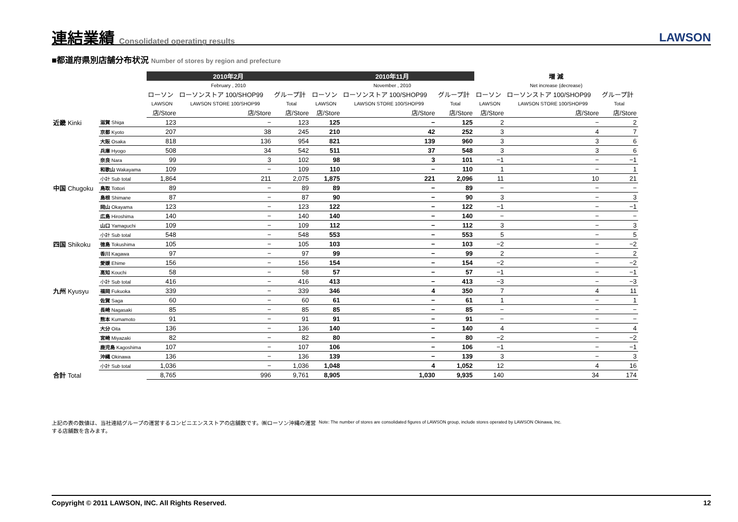連結業績 Consolidated operating results
LAWSON
■都道府県別店舗分布状況 Number of stores by region and prefecture
| | | 2010年2月 | | | 2010年11月 | | | 増 減 | | |
| --- | --- | --- | --- | --- | --- | --- | --- | --- | --- | --- |
| | | February , 2010 | | | November , 2010 | | | Net increase (decrease) | | |
| | | ローソン | ローソンストア 100/SHOP99 | グループ計 | ローソン | ローソンストア 100/SHOP99 | グループ計 | ローソン | ローソンストア 100/SHOP99 | グループ計 |
| | | LAWSON | LAWSON STORE 100/SHOP99 | Total | LAWSON | LAWSON STORE 100/SHOP99 | Total | LAWSON | LAWSON STORE 100/SHOP99 | Total |
| | | 店/Store | 店/Store | 店/Store | 店/Store | 店/Store | 店/Store | 店/Store | 店/Store | 店/Store |
| 近畿 Kinki | 滋賀 Shiga | 123 | − | 123 | 125 | − | 125 | 2 | − | 2 |
| | 京都 Kyoto | 207 | 38 | 245 | 210 | 42 | 252 | 3 | 4 | 7 |
| | 大阪 Osaka | 818 | 136 | 954 | 821 | 139 | 960 | 3 | 3 | 6 |
| | 兵庫 Hyogo | 508 | 34 | 542 | 511 | 37 | 548 | 3 | 3 | 6 |
| | 奈良 Nara | 99 | 3 | 102 | 98 | 3 | 101 | −1 | − | −1 |
| | 和歌山 Wakayama | 109 | − | 109 | 110 | − | 110 | 1 | − | 1 |
| | 小計 Sub total | 1,864 | 211 | 2,075 | 1,875 | 221 | 2,096 | 11 | 10 | 21 |
| 中国 Chugoku | 鳥取 Tottori | 89 | − | 89 | 89 | − | 89 | − | − | − |
| | 島根 Shimane | 87 | − | 87 | 90 | − | 90 | 3 | − | 3 |
| | 岡山 Okayama | 123 | − | 123 | 122 | − | 122 | −1 | − | −1 |
| | 広島 Hiroshima | 140 | − | 140 | 140 | − | 140 | − | − | − |
| | 山口 Yamaguchi | 109 | − | 109 | 112 | − | 112 | 3 | − | 3 |
| | 小計 Sub total | 548 | − | 548 | 553 | − | 553 | 5 | − | 5 |
| 四国 Shikoku | 徳島 Tokushima | 105 | − | 105 | 103 | − | 103 | −2 | − | −2 |
| | 香川 Kagawa | 97 | − | 97 | 99 | − | 99 | 2 | − | 2 |
| | 愛媛 Ehime | 156 | − | 156 | 154 | − | 154 | −2 | − | −2 |
| | 高知 Kouchi | 58 | − | 58 | 57 | − | 57 | −1 | − | −1 |
| | 小計 Sub total | 416 | − | 416 | 413 | − | 413 | −3 | − | −3 |
| 九州 Kyusyu | 福岡 Fukuoka | 339 | − | 339 | 346 | 4 | 350 | 7 | 4 | 11 |
| | 佐賀 Saga | 60 | − | 60 | 61 | − | 61 | 1 | − | 1 |
| | 長崎 Nagasaki | 85 | − | 85 | 85 | − | 85 | − | − | − |
| | 熊本 Kumamoto | 91 | − | 91 | 91 | − | 91 | − | − | − |
| | 大分 Oita | 136 | − | 136 | 140 | − | 140 | 4 | − | 4 |
| | 宮崎 Miyazaki | 82 | − | 82 | 80 | − | 80 | −2 | − | −2 |
| | 鹿児島 Kagoshima | 107 | − | 107 | 106 | − | 106 | −1 | − | −1 |
| | 沖縄 Okinawa | 136 | − | 136 | 139 | − | 139 | 3 | − | 3 |
| | 小計 Sub total | 1,036 | − | 1,036 | 1,048 | 4 | 1,052 | 12 | 4 | 16 |
| 合計 Total | | 8,765 | 996 | 9,761 | 8,905 | 1,030 | 9,935 | 140 | 34 | 174 |
上記の表の数値は、当社連結グループの運営するコンビニエンスストアの店舗数です。㈱ローソン沖縄の運営する店舗数を含みます。 Note: The number of stores are consolidated figures of LAWSON group, include stores operated by LAWSON Okinawa, Inc.
Copyright © 2011 LAWSON, INC. All Rights Reserved. 12